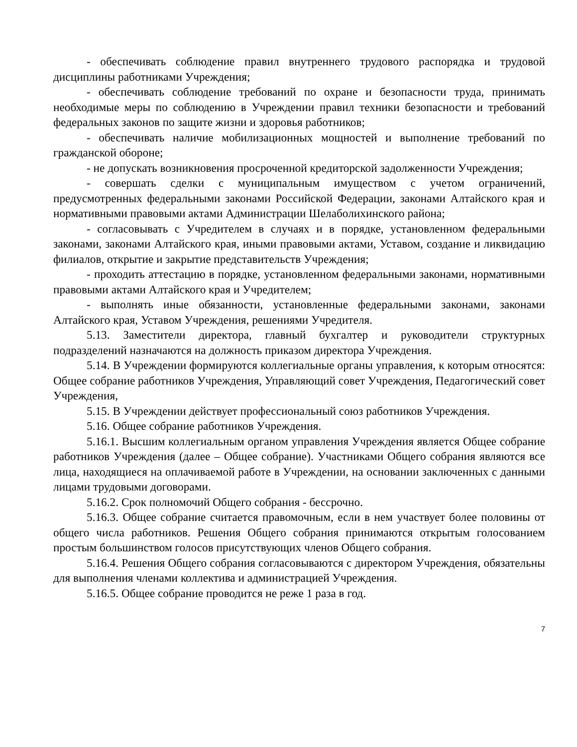- обеспечивать соблюдение правил внутреннего трудового распорядка и трудовой дисциплины работниками Учреждения;
- обеспечивать соблюдение требований по охране и безопасности труда, принимать необходимые меры по соблюдению в Учреждении правил техники безопасности и требований федеральных законов по защите жизни и здоровья работников;
- обеспечивать наличие мобилизационных мощностей и выполнение требований по гражданской обороне;
- не допускать возникновения просроченной кредиторской задолженности Учреждения;
- совершать сделки с муниципальным имуществом с учетом ограничений, предусмотренных федеральными законами Российской Федерации, законами Алтайского края и нормативными правовыми актами Администрации Шелаболихинского района;
- согласовывать с Учредителем в случаях и в порядке, установленном федеральными законами, законами Алтайского края, иными правовыми актами, Уставом, создание и ликвидацию филиалов, открытие и закрытие представительств Учреждения;
- проходить аттестацию в порядке, установленном федеральными законами, нормативными правовыми актами Алтайского края и Учредителем;
- выполнять иные обязанности, установленные федеральными законами, законами Алтайского края, Уставом Учреждения, решениями Учредителя.
5.13. Заместители директора, главный бухгалтер и руководители структурных подразделений назначаются на должность приказом директора Учреждения.
5.14. В Учреждении формируются коллегиальные органы управления, к которым относятся: Общее собрание работников Учреждения, Управляющий совет Учреждения, Педагогический совет Учреждения,
5.15. В Учреждении действует профессиональный союз работников Учреждения.
5.16. Общее собрание работников Учреждения.
5.16.1. Высшим коллегиальным органом управления Учреждения является Общее собрание работников Учреждения (далее – Общее собрание). Участниками Общего собрания являются все лица, находящиеся на оплачиваемой работе в Учреждении, на основании заключенных с данными лицами трудовыми договорами.
5.16.2. Срок полномочий Общего собрания - бессрочно.
5.16.3. Общее собрание считается правомочным, если в нем участвует более половины от общего числа работников. Решения Общего собрания принимаются открытым голосованием простым большинством голосов присутствующих членов Общего собрания.
5.16.4. Решения Общего собрания согласовываются с директором Учреждения, обязательны для выполнения членами коллектива и администрацией Учреждения.
5.16.5. Общее собрание проводится не реже 1 раза в год.
7